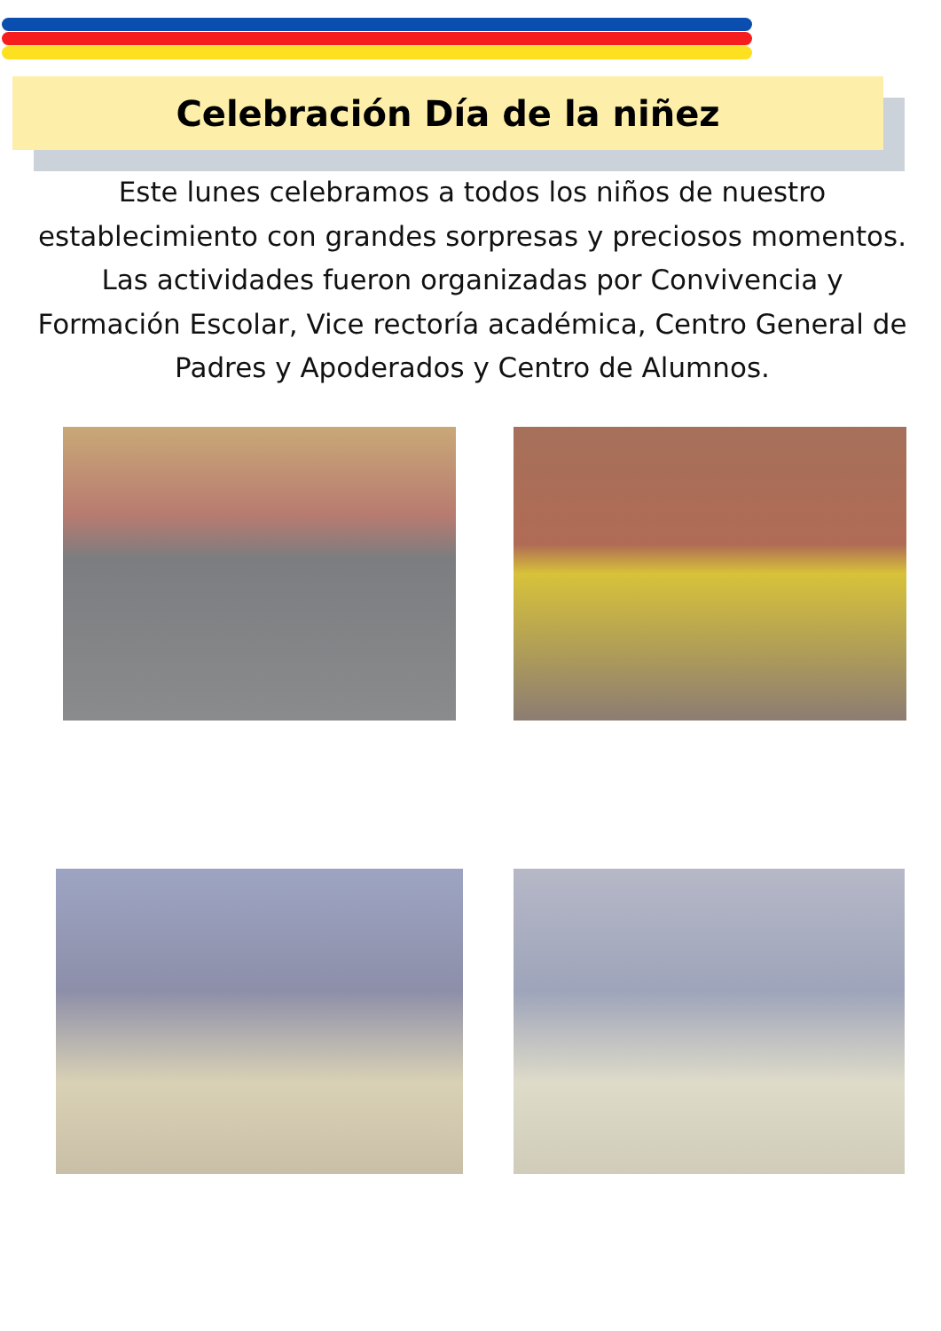Celebración Día de la niñez
Este lunes celebramos a todos los niños de nuestro establecimiento con grandes sorpresas y preciosos momentos. Las actividades fueron organizadas por Convivencia y Formación Escolar, Vice rectoría académica, Centro General de Padres y Apoderados y Centro de Alumnos.